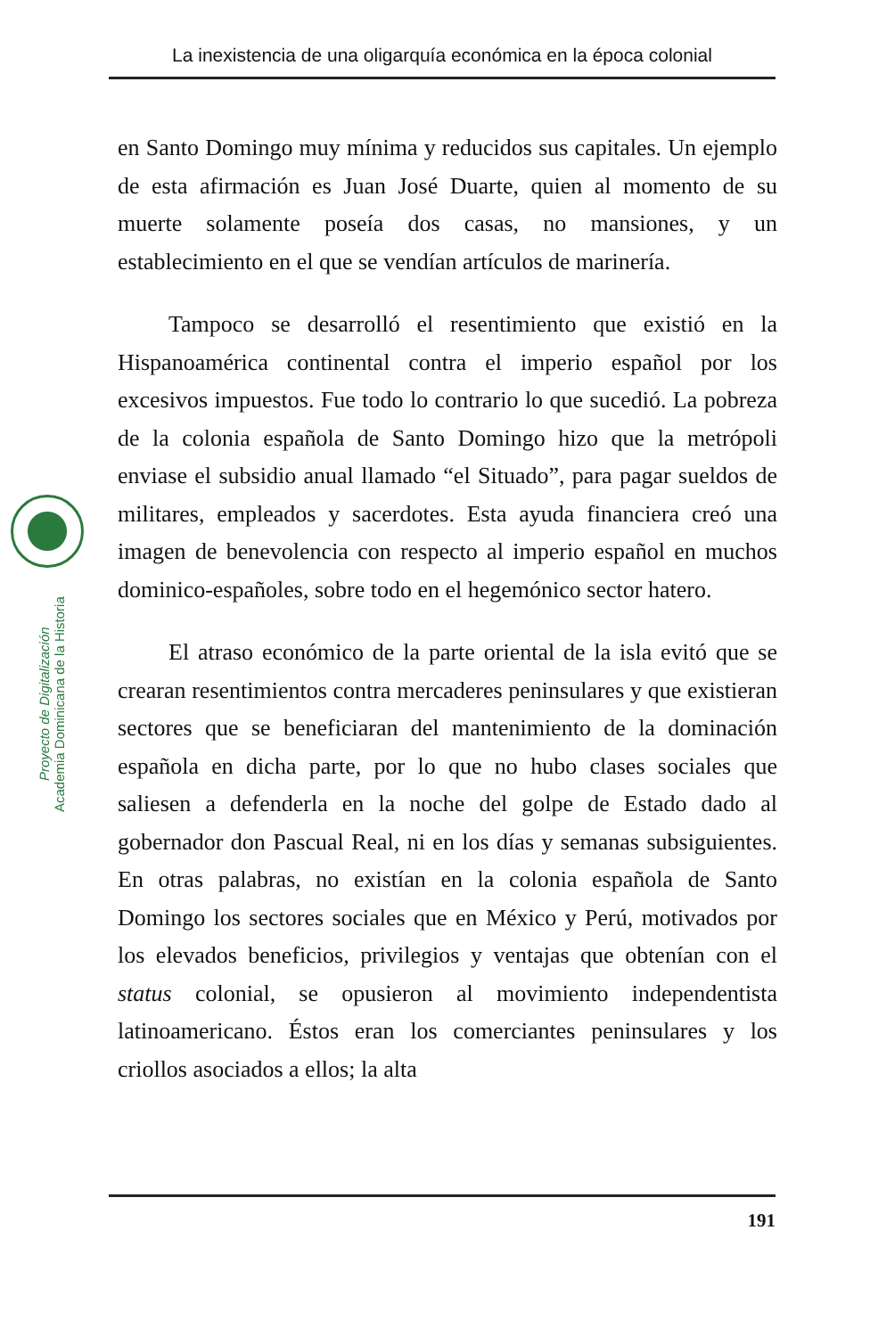La inexistencia de una oligarquía económica en la época colonial
Proyecto de Digitalización
Academia Dominicana de la Historia
en Santo Domingo muy mínima y reducidos sus capitales. Un ejemplo de esta afirmación es Juan José Duarte, quien al momento de su muerte solamente poseía dos casas, no mansiones, y un establecimiento en el que se vendían artículos de marinería.
Tampoco se desarrolló el resentimiento que existió en la Hispanoamérica continental contra el imperio español por los excesivos impuestos. Fue todo lo contrario lo que sucedió. La pobreza de la colonia española de Santo Domingo hizo que la metrópoli enviase el subsidio anual llamado “el Situado”, para pagar sueldos de militares, empleados y sacerdotes. Esta ayuda financiera creó una imagen de benevolencia con respecto al imperio español en muchos dominico-españoles, sobre todo en el hegemónico sector hatero.
El atraso económico de la parte oriental de la isla evitó que se crearan resentimientos contra mercaderes peninsulares y que existieran sectores que se beneficiaran del mantenimiento de la dominación española en dicha parte, por lo que no hubo clases sociales que saliesen a defenderla en la noche del golpe de Estado dado al gobernador don Pascual Real, ni en los días y semanas subsiguientes. En otras palabras, no existían en la colonia española de Santo Domingo los sectores sociales que en México y Perú, motivados por los elevados beneficios, privilegios y ventajas que obtenían con el status colonial, se opusieron al movimiento independentista latinoamericano. Éstos eran los comerciantes peninsulares y los criollos asociados a ellos; la alta
191